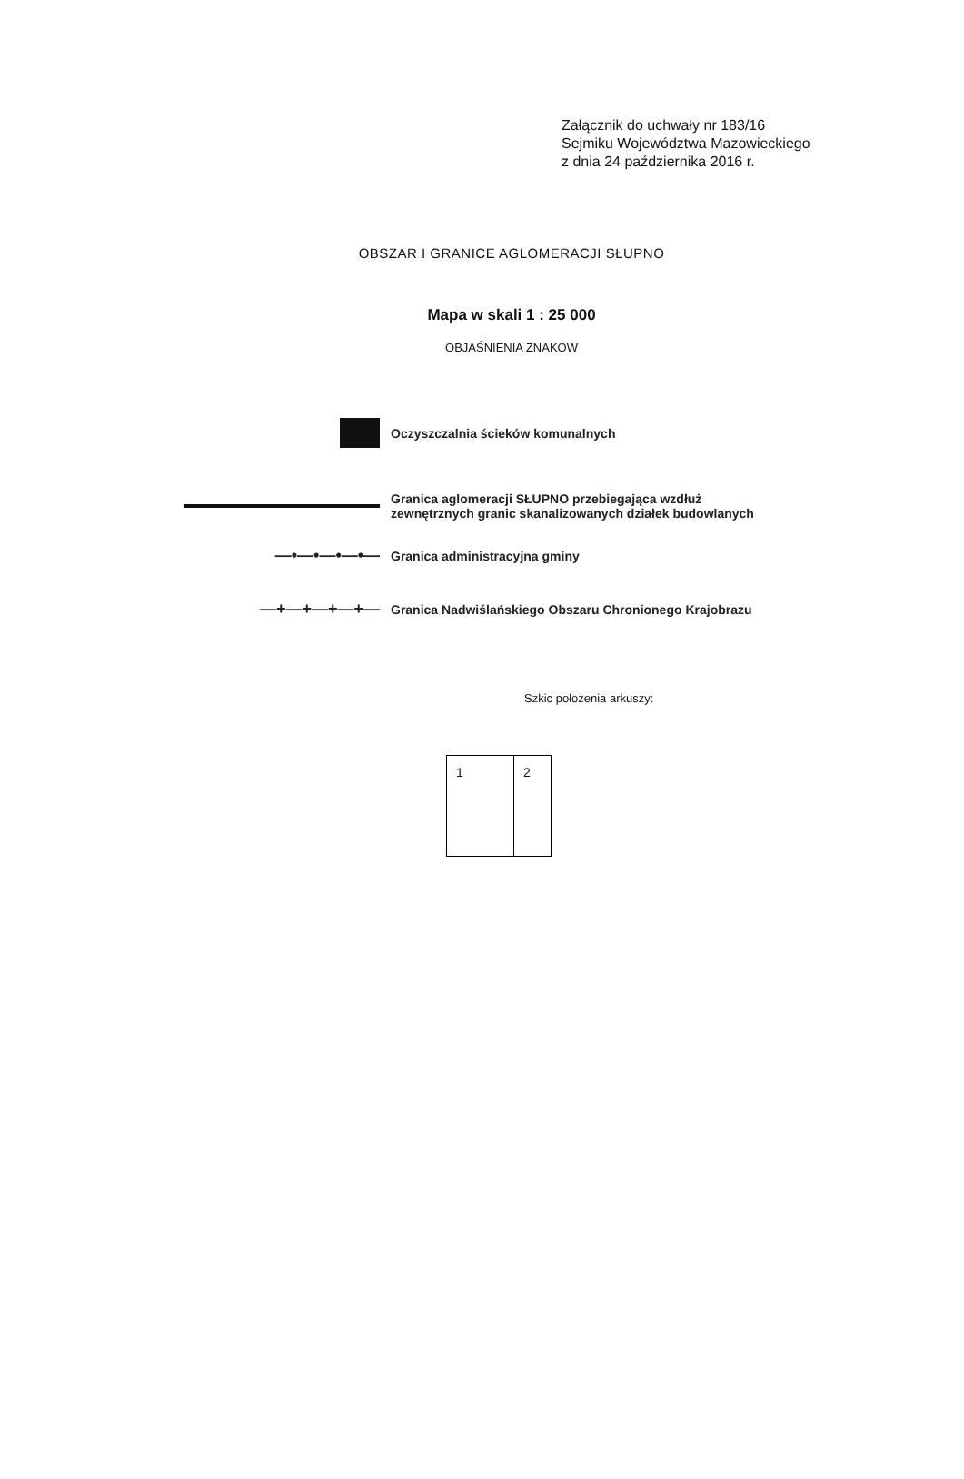Załącznik do uchwały nr 183/16
Sejmiku Województwa Mazowieckiego
z dnia 24 października 2016 r.
OBSZAR I GRANICE AGLOMERACJI SŁUPNO
Mapa w skali 1 : 25 000
OBJAŚNIENIA ZNAKÓW
Oczyszczalnia ścieków komunalnych
Granica aglomeracji SŁUPNO przebiegająca wzdłuż zewnętrznych granic skanalizowanych działek budowlanych
—•—•—•—•—
Granica administracyjna gminy
—+—+—+—+—
Granica Nadwiślańskiego Obszaru Chronionego Krajobrazu
Szkic położenia arkuszy:
1 2